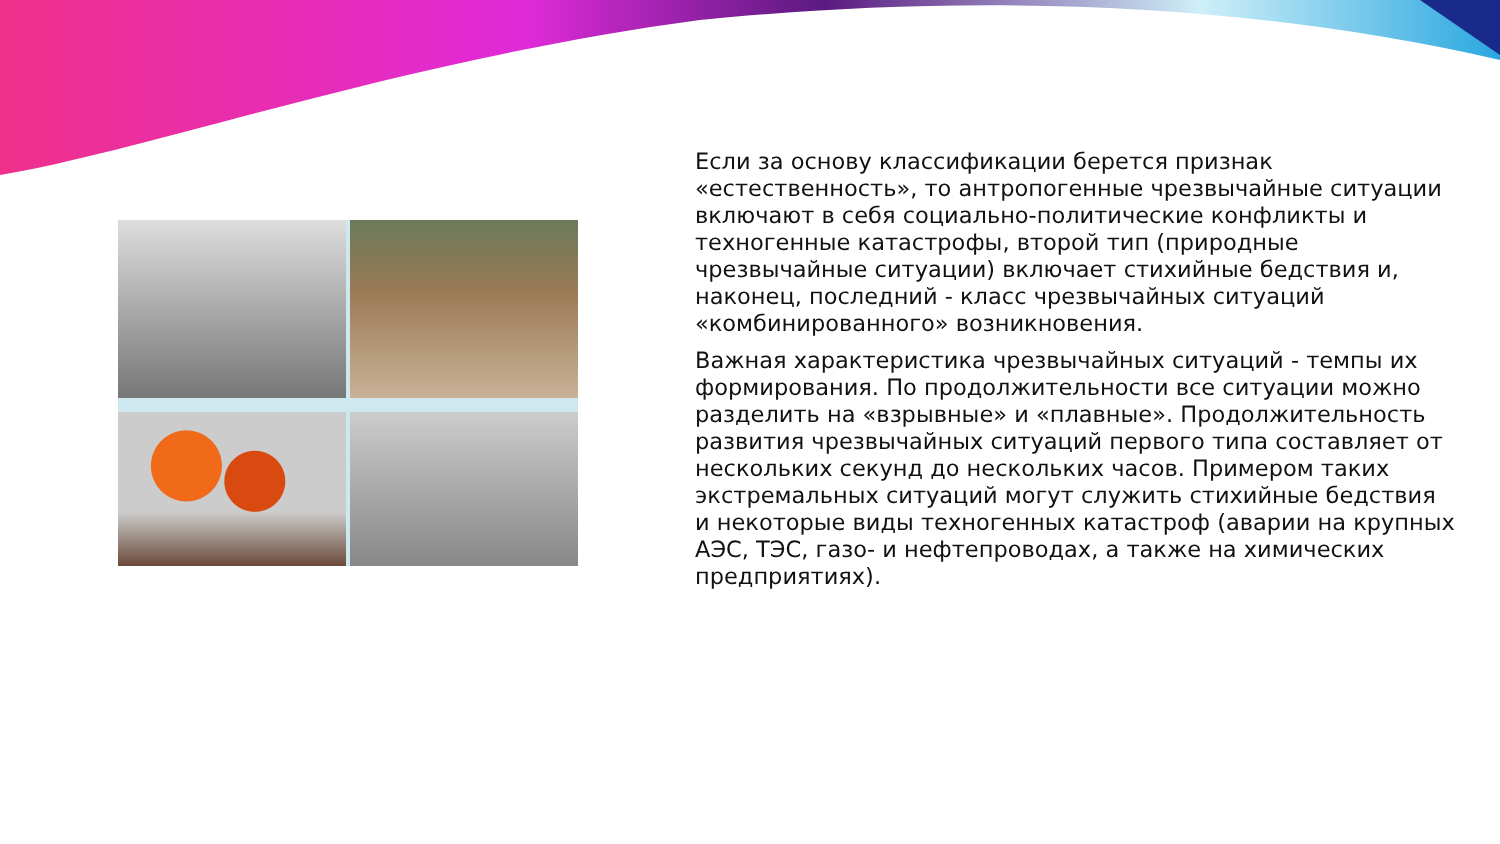Если за основу классификации берется признак «естественность», то антропогенные чрезвычайные ситуации включают в себя социально-политические конфликты и техногенные катастрофы, второй тип (природные чрезвычайные ситуации) включает стихийные бедствия и, наконец, последний - класс чрезвычайных ситуаций «комбинированного» возникновения.
Важная характеристика чрезвычайных ситуаций - темпы их формирования. По продолжительности все ситуации можно разделить на «взрывные» и «плавные». Продолжительность развития чрезвычайных ситуаций первого типа составляет от нескольких секунд до нескольких часов. Примером таких экстремальных ситуаций могут служить стихийные бедствия и некоторые виды техногенных катастроф (аварии на крупных АЭС, ТЭС, газо- и нефтепроводах, а также на химических предприятиях).